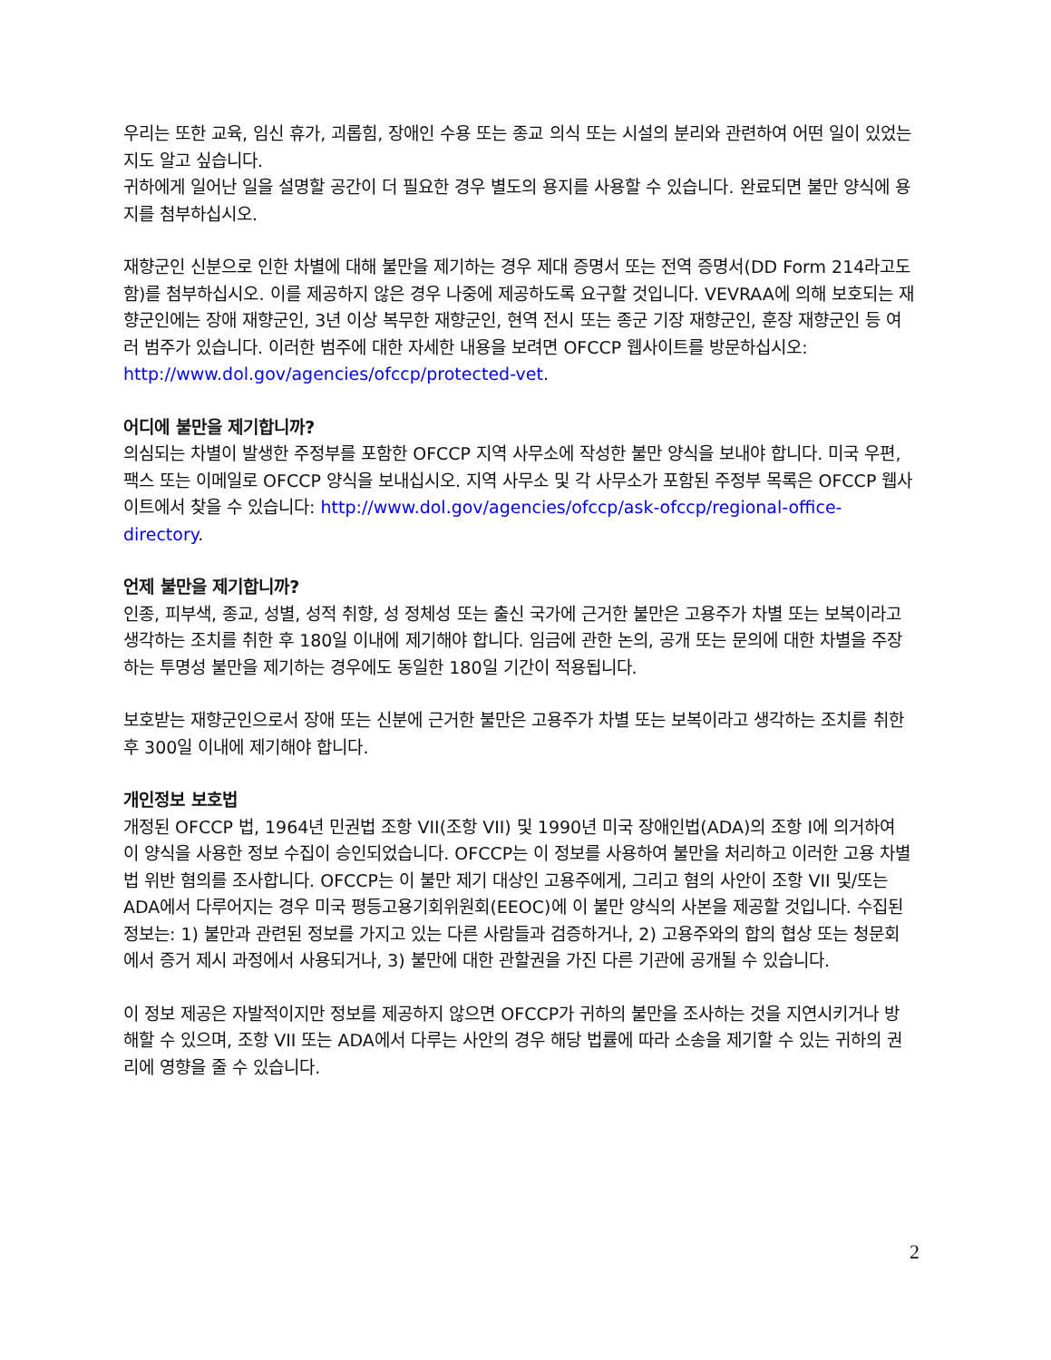우리는 또한 교육, 임신 휴가, 괴롭힘, 장애인 수용 또는 종교 의식 또는 시설의 분리와 관련하여 어떤 일이 있었는지도 알고 싶습니다.
귀하에게 일어난 일을 설명할 공간이 더 필요한 경우 별도의 용지를 사용할 수 있습니다. 완료되면 불만 양식에 용지를 첨부하십시오.
재향군인 신분으로 인한 차별에 대해 불만을 제기하는 경우 제대 증명서 또는 전역 증명서(DD Form 214라고도 함)를 첨부하십시오. 이를 제공하지 않은 경우 나중에 제공하도록 요구할 것입니다. VEVRAA에 의해 보호되는 재향군인에는 장애 재향군인, 3년 이상 복무한 재향군인, 현역 전시 또는 종군 기장 재향군인, 훈장 재향군인 등 여러 범주가 있습니다. 이러한 범주에 대한 자세한 내용을 보려면 OFCCP 웹사이트를 방문하십시오: http://www.dol.gov/agencies/ofccp/protected-vet.
어디에 불만을 제기합니까?
의심되는 차별이 발생한 주정부를 포함한 OFCCP 지역 사무소에 작성한 불만 양식을 보내야 합니다. 미국 우편, 팩스 또는 이메일로 OFCCP 양식을 보내십시오. 지역 사무소 및 각 사무소가 포함된 주정부 목록은 OFCCP 웹사이트에서 찾을 수 있습니다: http://www.dol.gov/agencies/ofccp/ask-ofccp/regional-office-directory.
언제 불만을 제기합니까?
인종, 피부색, 종교, 성별, 성적 취향, 성 정체성 또는 출신 국가에 근거한 불만은 고용주가 차별 또는 보복이라고 생각하는 조치를 취한 후 180일 이내에 제기해야 합니다. 임금에 관한 논의, 공개 또는 문의에 대한 차별을 주장하는 투명성 불만을 제기하는 경우에도 동일한 180일 기간이 적용됩니다.
보호받는 재향군인으로서 장애 또는 신분에 근거한 불만은 고용주가 차별 또는 보복이라고 생각하는 조치를 취한 후 300일 이내에 제기해야 합니다.
개인정보 보호법
개정된 OFCCP 법, 1964년 민권법 조항 VII(조항 VII) 및 1990년 미국 장애인법(ADA)의 조항 I에 의거하여 이 양식을 사용한 정보 수집이 승인되었습니다. OFCCP는 이 정보를 사용하여 불만을 처리하고 이러한 고용 차별법 위반 혐의를 조사합니다. OFCCP는 이 불만 제기 대상인 고용주에게, 그리고 혐의 사안이 조항 VII 및/또는 ADA에서 다루어지는 경우 미국 평등고용기회위원회(EEOC)에 이 불만 양식의 사본을 제공할 것입니다. 수집된 정보는: 1) 불만과 관련된 정보를 가지고 있는 다른 사람들과 검증하거나, 2) 고용주와의 합의 협상 또는 청문회에서 증거 제시 과정에서 사용되거나, 3) 불만에 대한 관할권을 가진 다른 기관에 공개될 수 있습니다.
이 정보 제공은 자발적이지만 정보를 제공하지 않으면 OFCCP가 귀하의 불만을 조사하는 것을 지연시키거나 방해할 수 있으며, 조항 VII 또는 ADA에서 다루는 사안의 경우 해당 법률에 따라 소송을 제기할 수 있는 귀하의 권리에 영향을 줄 수 있습니다.
2